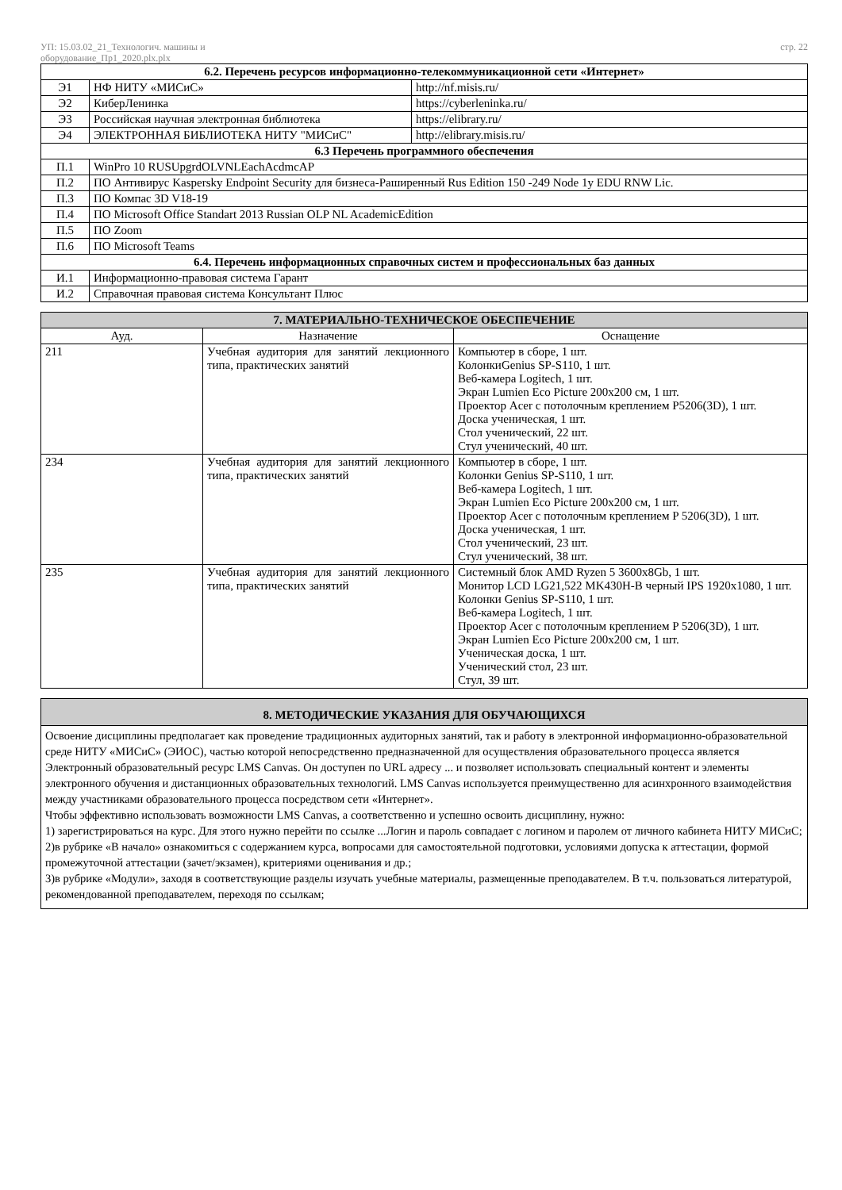УП: 15.03.02_21_Технологич. машины и
оборудование_Пр1_2020.plx.plx
стр. 22
| 6.2. Перечень ресурсов информационно-телекоммуникационной сети «Интернет» | | |
| --- | --- | --- |
| Э1 | НФ НИТУ «МИСиС» | http://nf.misis.ru/ |
| Э2 | КиберЛенинка | https://cyberleninka.ru/ |
| Э3 | Российская научная электронная библиотека | https://elibrary.ru/ |
| Э4 | ЭЛЕКТРОННАЯ БИБЛИОТЕКА НИТУ "МИСиС" | http://elibrary.misis.ru/ |
| 6.3 Перечень программного обеспечения | | |
| П.1 | WinPro 10 RUSUpgrdOLVNLEachAcdmcAP | |
| П.2 | ПО Антивирус Kaspersky Endpoint Security для бизнеса-Раширенный Rus Edition 150 -249 Node 1y EDU RNW Lic. | |
| П.3 | ПО Компас 3D V18-19 | |
| П.4 | ПО Microsoft Office Standart 2013 Russian OLP NL AcademicEdition | |
| П.5 | ПО Zoom | |
| П.6 | ПО Microsoft Teams | |
| 6.4. Перечень информационных справочных систем и профессиональных баз данных | | |
| И.1 | Информационно-правовая система Гарант | |
| И.2 | Справочная правовая система Консультант Плюс | |
| 7. МАТЕРИАЛЬНО-ТЕХНИЧЕСКОЕ ОБЕСПЕЧЕНИЕ | | |
| --- | --- | --- |
| Ауд. | Назначение | Оснащение |
| 211 | Учебная аудитория для занятий лекционного типа, практических занятий | Компьютер в сборе, 1 шт. КолонкиGenius SP-S110, 1 шт. Веб-камера Logitech, 1 шт. Экран Lumien Eco Picture 200х200 см, 1 шт. Проектор Acer с потолочным креплением P5206(3D), 1 шт. Доска ученическая, 1 шт. Стол ученический, 22 шт. Стул ученический, 40 шт. |
| 234 | Учебная аудитория для занятий лекционного типа, практических занятий | Компьютер в сборе, 1 шт. Колонки Genius SP-S110, 1 шт. Веб-камера Logitech, 1 шт. Экран Lumien Eco Picture 200х200 см, 1 шт. Проектор Acer с потолочным креплением P 5206(3D), 1 шт. Доска ученическая, 1 шт. Стол ученический, 23 шт. Стул ученический, 38 шт. |
| 235 | Учебная аудитория для занятий лекционного типа, практических занятий | Системный блок AMD Ryzen 5 3600x8Gb, 1 шт. Монитор LCD LG21,522 MK430H-B черный IPS 1920x1080, 1 шт. Колонки Genius SP-S110, 1 шт. Веб-камера Logitech, 1 шт. Проектор Acer с потолочным креплением P 5206(3D), 1 шт. Экран Lumien Eco Picture 200х200 см, 1 шт. Ученическая доска, 1 шт. Ученический стол, 23 шт. Стул, 39 шт. |
| 8. МЕТОДИЧЕСКИЕ УКАЗАНИЯ ДЛЯ ОБУЧАЮЩИХСЯ |
| --- |
Освоение дисциплины предполагает как проведение традиционных аудиторных занятий, так и работу в электронной информационно-образовательной среде НИТУ «МИСиС» (ЭИОС), частью которой непосредственно предназначенной для осуществления образовательного процесса является Электронный образовательный ресурс LMS Canvas. Он доступен по URL адресу ... и позволяет использовать специальный контент и элементы электронного обучения и дистанционных образовательных технологий. LMS Canvas используется преимущественно для асинхронного взаимодействия между участниками образовательного процесса посредством сети «Интернет».
Чтобы эффективно использовать возможности LMS Canvas, а соответственно и успешно освоить дисциплину, нужно:
1) зарегистрироваться на курс. Для этого нужно перейти по ссылке ...Логин и пароль совпадает с логином и паролем от личного кабинета НИТУ МИСиС;
2)в рубрике «В начало» ознакомиться с содержанием курса, вопросами для самостоятельной подготовки, условиями допуска к аттестации, формой промежуточной аттестации (зачет/экзамен), критериями оценивания и др.;
3)в рубрике «Модули», заходя в соответствующие разделы изучать учебные материалы, размещенные преподавателем. В т.ч. пользоваться литературой, рекомендованной преподавателем, переходя по ссылкам;